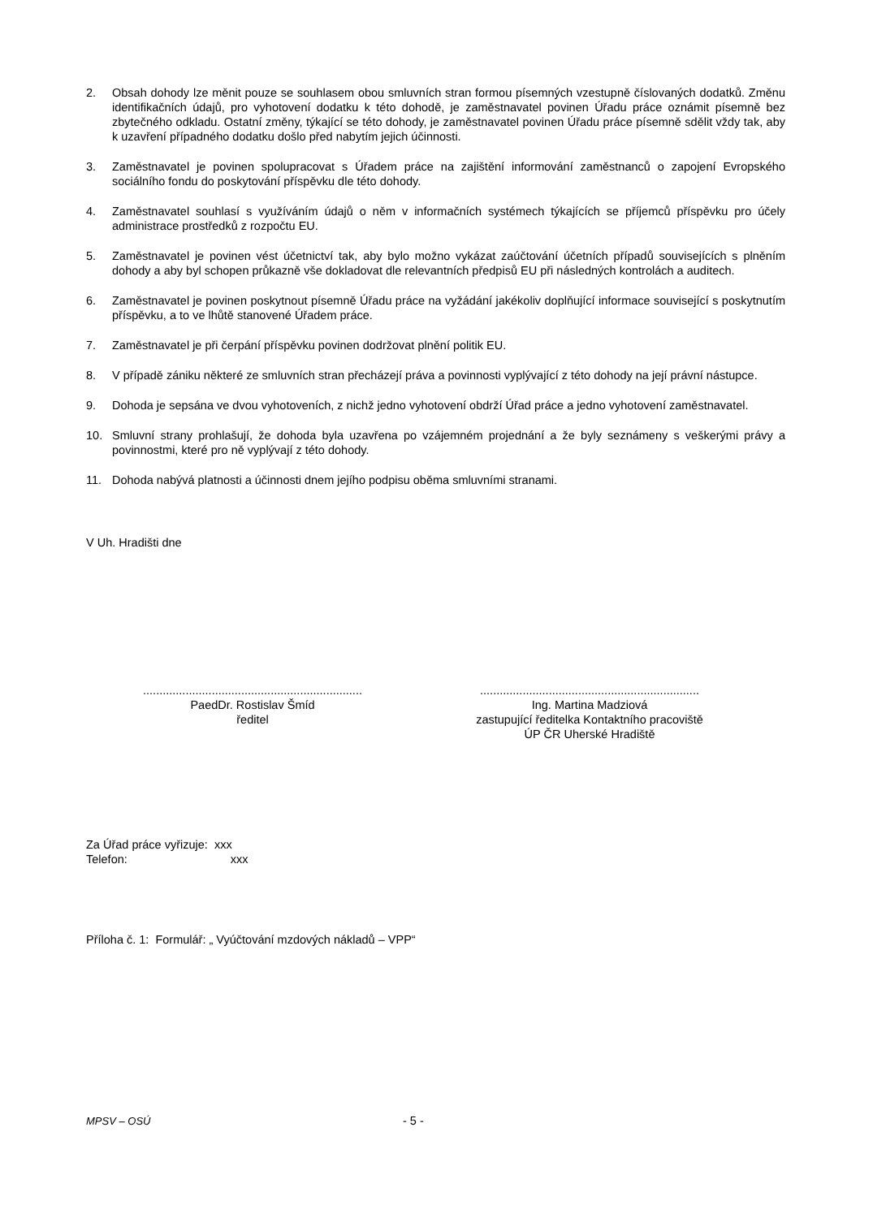2. Obsah dohody lze měnit pouze se souhlasem obou smluvních stran formou písemných vzestupně číslovaných dodatků. Změnu identifikačních údajů, pro vyhotovení dodatku k této dohodě, je zaměstnavatel povinen Úřadu práce oznámit písemně bez zbytečného odkladu. Ostatní změny, týkající se této dohody, je zaměstnavatel povinen Úřadu práce písemně sdělit vždy tak, aby k uzavření případného dodatku došlo před nabytím jejich účinnosti.
3. Zaměstnavatel je povinen spolupracovat s Úřadem práce na zajištění informování zaměstnanců o zapojení Evropského sociálního fondu do poskytování příspěvku dle této dohody.
4. Zaměstnavatel souhlasí s využíváním údajů o něm v informačních systémech týkajících se příjemců příspěvku pro účely administrace prostředků z rozpočtu EU.
5. Zaměstnavatel je povinen vést účetnictví tak, aby bylo možno vykázat zaúčtování účetních případů souvisejících s plněním dohody a aby byl schopen průkazně vše dokladovat dle relevantních předpisů EU při následných kontrolách a auditech.
6. Zaměstnavatel je povinen poskytnout písemně Úřadu práce na vyžádání jakékoliv doplňující informace související s poskytnutím příspěvku, a to ve lhůtě stanovené Úřadem práce.
7. Zaměstnavatel je při čerpání příspěvku povinen dodržovat plnění politik EU.
8. V případě zániku některé ze smluvních stran přecházejí práva a povinnosti vyplývající z této dohody na její právní nástupce.
9. Dohoda je sepsána ve dvou vyhotoveních, z nichž jedno vyhotovení obdrží Úřad práce a jedno vyhotovení zaměstnavatel.
10. Smluvní strany prohlašují, že dohoda byla uzavřena po vzájemném projednání a že byly seznámeny s veškerými právy a povinnostmi, které pro ně vyplývají z této dohody.
11. Dohoda nabývá platnosti a účinnosti dnem jejího podpisu oběma smluvními stranami.
V Uh. Hradišti dne
...................................................................
PaedDr. Rostislav Šmíd
ředitel
...................................................................
Ing. Martina Madziová
zastupující ředitelka Kontaktního pracoviště
ÚP ČR Uherské Hradiště
Za Úřad práce vyřizuje: xxx
Telefon: xxx
Příloha č. 1: Formulář: „ Vyúčtování mzdových nákladů – VPP“
MPSV – OSÚ - 5 -